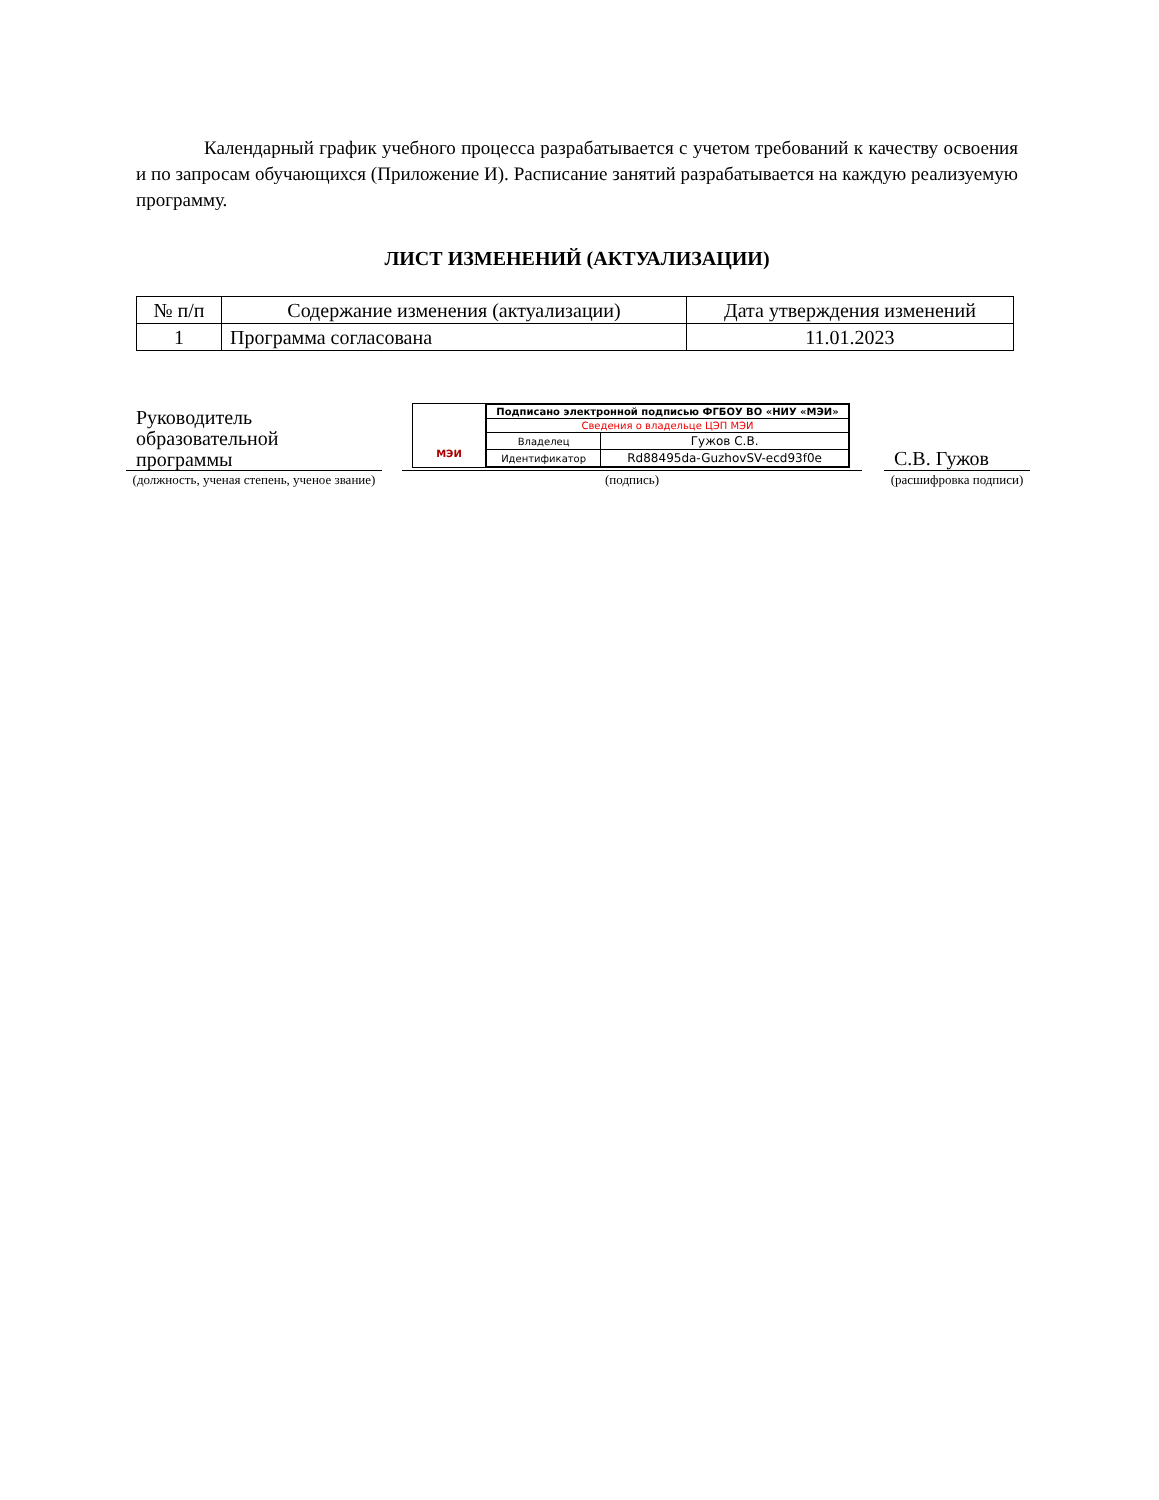Календарный график учебного процесса разрабатывается с учетом требований к качеству освоения и по запросам обучающихся (Приложение И). Расписание занятий разрабатывается на каждую реализуемую программу.
ЛИСТ ИЗМЕНЕНИЙ (АКТУАЛИЗАЦИИ)
| № п/п | Содержание изменения (актуализации) | Дата утверждения изменений |
| 1 | Программа согласована | 11.01.2023 |
Руководитель
образовательной
программы
(должность, ученая степень, ученое звание)
МЭИ
| Подписано электронной подписью ФГБОУ ВО «НИУ «МЭИ» | |
| Сведения о владельце ЦЭП МЭИ | |
| Владелец | Гужов С.В. |
| Идентификатор | Rd88495da-GuzhovSV-ecd93f0e |
(подпись)
С.В. Гужов
(расшифровка подписи)